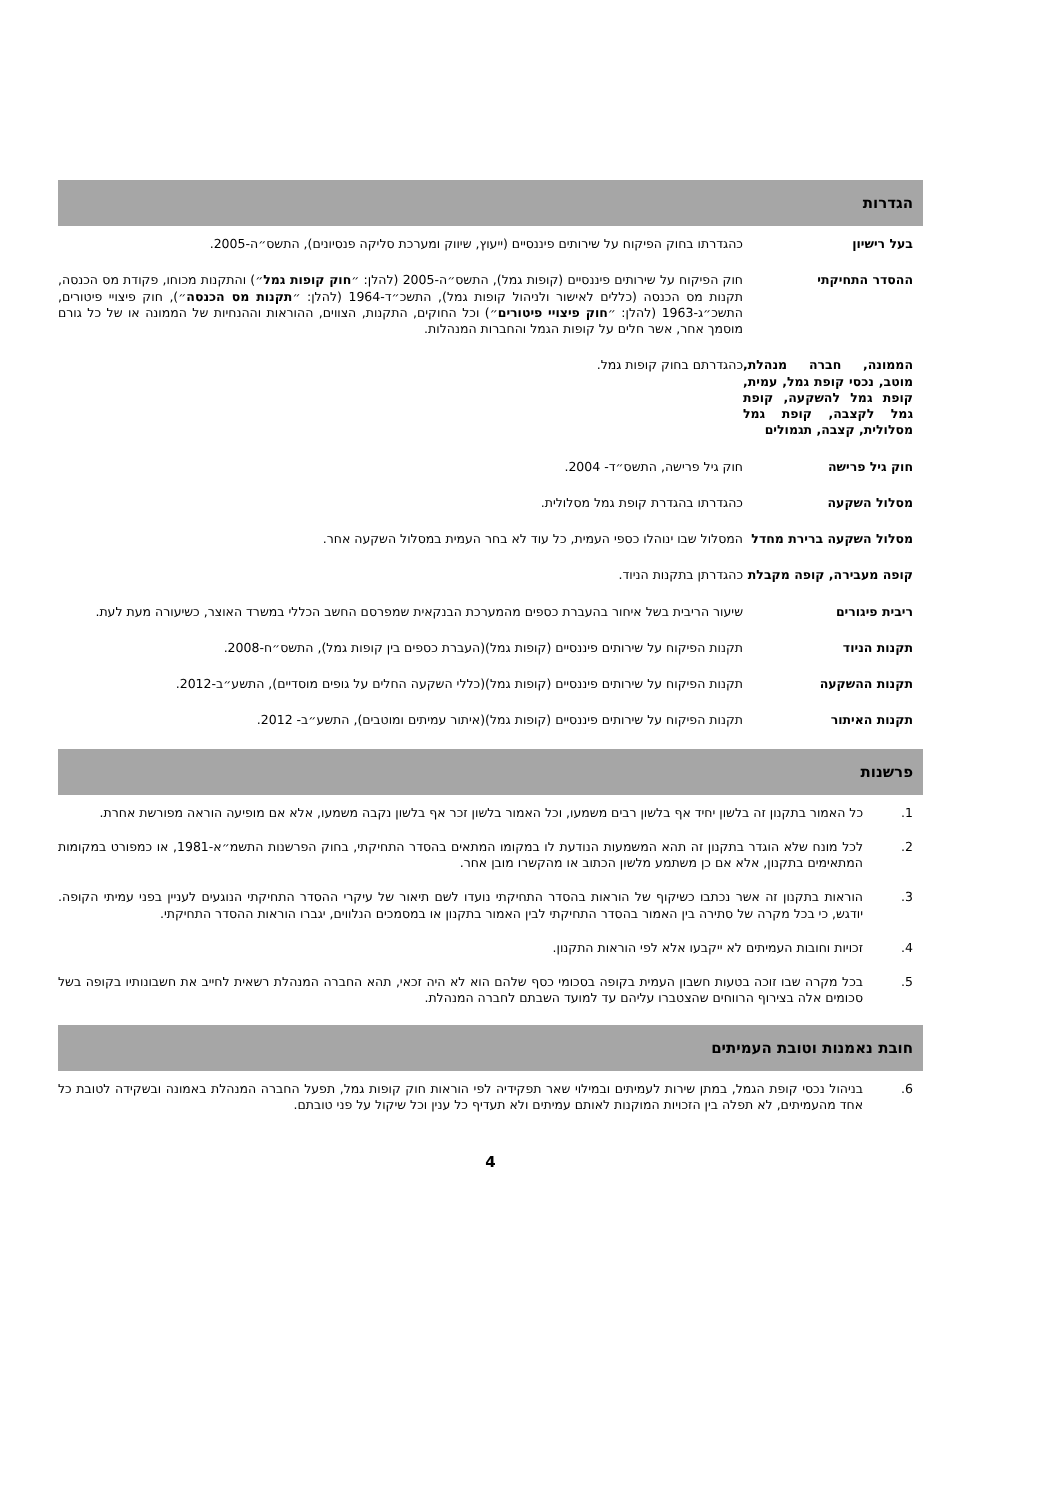הגדרות
בעל רישיון כהגדרתו בחוק הפיקוח על שירותים פיננסיים (ייעוץ, שיווק ומערכת סליקה פנסיונים), התשס״ה-2005.
ההסדר התחיקתי חוק הפיקוח על שירותים פיננסיים (קופות גמל), התשס״ה-2005 (להלן: ״חוק קופות גמל״) והתקנות מכוחו, פקודת מס הכנסה, תקנות מס הכנסה (כללים לאישור ולניהול קופות גמל), התשכ״ד-1964 (להלן: ״תקנות מס הכנסה״), חוק פיצויי פיטורים, התשכ״ג-1963 (להלן: ״חוק פיצויי פיטורים״) וכל החוקים, התקנות, הצווים, ההוראות וההנחיות של הממונה או של כל גורם מוסמך אחר, אשר חלים על קופות הגמל והחברות המנהלות.
הממונה, חברה מנהלת, מוטב, נכסי קופת גמל, עמית, קופת גמל להשקעה, קופת גמל לקצבה, קופת גמל מסלולית, קצבה, תגמולים
כהגדרתם בחוק קופות גמל.
חוק גיל פרישה חוק גיל פרישה, התשס״ד- 2004.
מסלול השקעה כהגדרתו בהגדרת קופת גמל מסלולית.
מסלול השקעה ברירת מחדל המסלול שבו ינוהלו כספי העמית, כל עוד לא בחר העמית במסלול השקעה אחר.
קופה מעבירה, קופה מקבלת
כהגדרתן בתקנות הניוד.
ריבית פיגורים שיעור הריבית בשל איחור בהעברת כספים מהמערכת הבנקאית שמפרסם החשב הכללי במשרד האוצר, כשיעורה מעת לעת.
תקנות הניוד תקנות הפיקוח על שירותים פיננסיים (קופות גמל)(העברת כספים בין קופות גמל), התשס״ח-2008.
תקנות ההשקעה תקנות הפיקוח על שירותים פיננסיים (קופות גמל)(כללי השקעה החלים על גופים מוסדיים), התשע״ב-2012.
תקנות האיתור תקנות הפיקוח על שירותים פיננסיים (קופות גמל)(איתור עמיתים ומוטבים), התשע״ב- 2012.
פרשנות
1. כל האמור בתקנון זה בלשון יחיד אף בלשון רבים משמעו, וכל האמור בלשון זכר אף בלשון נקבה משמעו, אלא אם מופיעה הוראה מפורשת אחרת.
2. לכל מונח שלא הוגדר בתקנון זה תהא המשמעות הנודעת לו במקומו המתאים בהסדר התחיקתי, בחוק הפרשנות התשמ״א-1981, או כמפורט במקומות המתאימים בתקנון, אלא אם כן משתמע מלשון הכתוב או מהקשרו מובן אחר.
3. הוראות בתקנון זה אשר נכתבו כשיקוף של הוראות בהסדר התחיקתי נועדו לשם תיאור של עיקרי ההסדר התחיקתי הנוגעים לעניין בפני עמיתי הקופה. יודגש, כי בכל מקרה של סתירה בין האמור בהסדר התחיקתי לבין האמור בתקנון או במסמכים הנלווים, יגברו הוראות ההסדר התחיקתי.
4. זכויות וחובות העמיתים לא ייקבעו אלא לפי הוראות התקנון.
5. בכל מקרה שבו זוכה בטעות חשבון העמית בקופה בסכומי כסף שלהם הוא לא היה זכאי, תהא החברה המנהלת רשאית לחייב את חשבונותיו בקופה בשל סכומים אלה בצירוף הרווחים שהצטברו עליהם עד למועד השבתם לחברה המנהלת.
חובת נאמנות וטובת העמיתים
6. בניהול נכסי קופת הגמל, במתן שירות לעמיתים ובמילוי שאר תפקידיה לפי הוראות חוק קופות גמל, תפעל החברה המנהלת באמונה ובשקידה לטובת כל אחד מהעמיתים, לא תפלה בין הזכויות המוקנות לאותם עמיתים ולא תעדיף כל ענין וכל שיקול על פני טובתם.
4